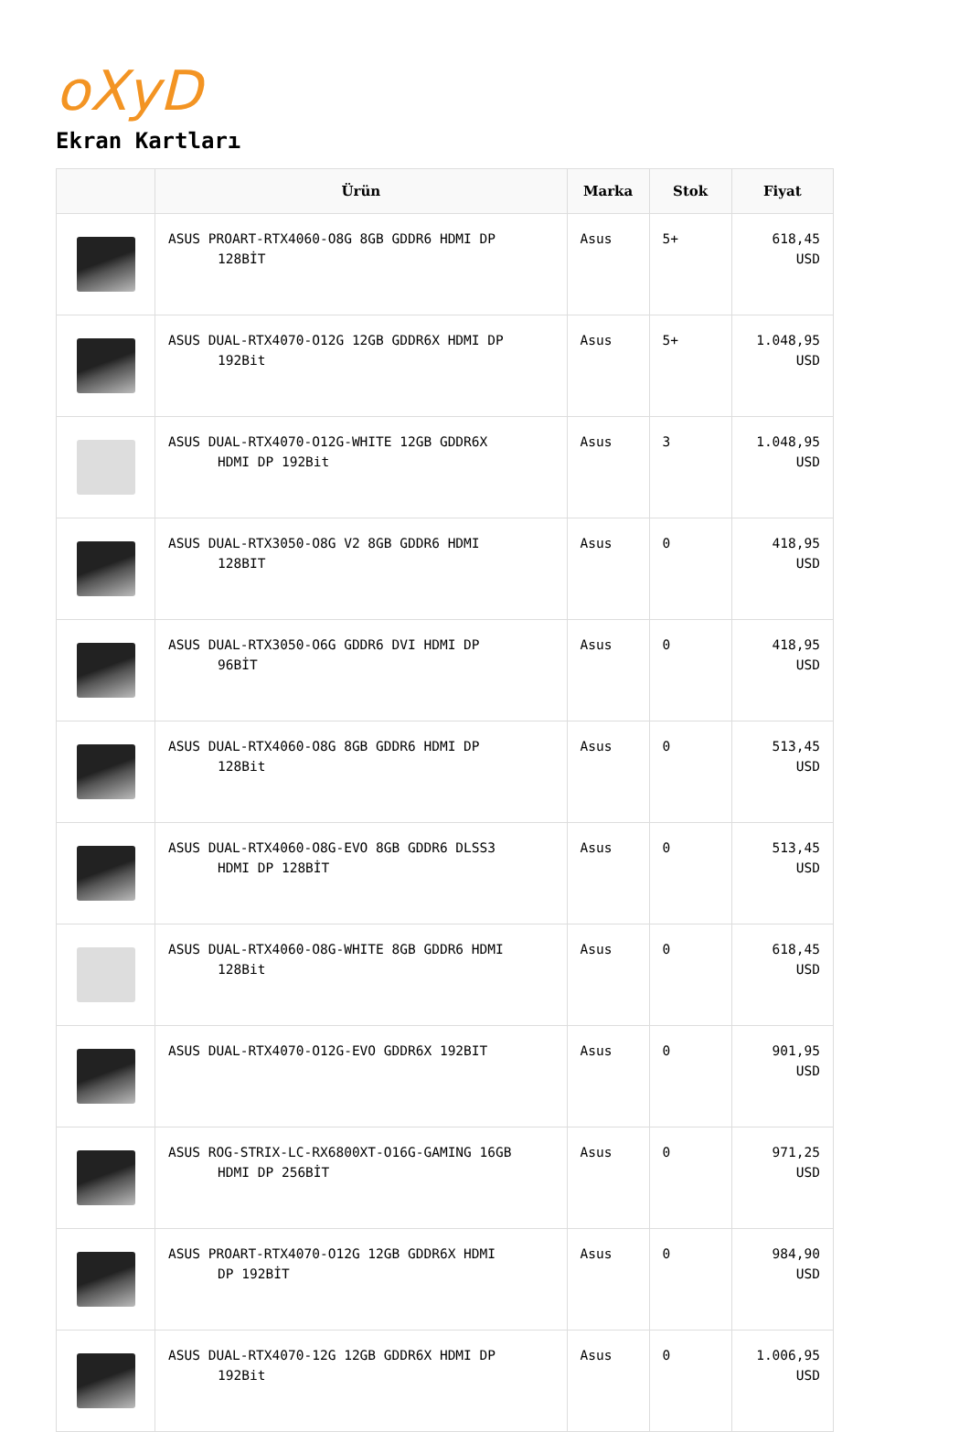oXyD
Ekran Kartları
| | Ürün | Marka | Stok | Fiyat |
| --- | --- | --- | --- | --- |
| | ASUS PROART-RTX4060-O8G 8GB GDDR6 HDMI DP 128BİT | Asus | 5+ | 618,45 USD |
| | ASUS DUAL-RTX4070-O12G 12GB GDDR6X HDMI DP 192Bit | Asus | 5+ | 1.048,95 USD |
| | ASUS DUAL-RTX4070-O12G-WHITE 12GB GDDR6X HDMI DP 192Bit | Asus | 3 | 1.048,95 USD |
| | ASUS DUAL-RTX3050-O8G V2 8GB GDDR6 HDMI 128BIT | Asus | 0 | 418,95 USD |
| | ASUS DUAL-RTX3050-O6G GDDR6 DVI HDMI DP 96BİT | Asus | 0 | 418,95 USD |
| | ASUS DUAL-RTX4060-O8G 8GB GDDR6 HDMI DP 128Bit | Asus | 0 | 513,45 USD |
| | ASUS DUAL-RTX4060-O8G-EVO 8GB GDDR6 DLSS3 HDMI DP 128BİT | Asus | 0 | 513,45 USD |
| | ASUS DUAL-RTX4060-O8G-WHITE 8GB GDDR6 HDMI 128Bit | Asus | 0 | 618,45 USD |
| | ASUS DUAL-RTX4070-O12G-EVO GDDR6X 192BIT | Asus | 0 | 901,95 USD |
| | ASUS ROG-STRIX-LC-RX6800XT-O16G-GAMING 16GB HDMI DP 256BİT | Asus | 0 | 971,25 USD |
| | ASUS PROART-RTX4070-O12G 12GB GDDR6X HDMI DP 192BİT | Asus | 0 | 984,90 USD |
| | ASUS DUAL-RTX4070-12G 12GB GDDR6X HDMI DP 192Bit | Asus | 0 | 1.006,95 USD |